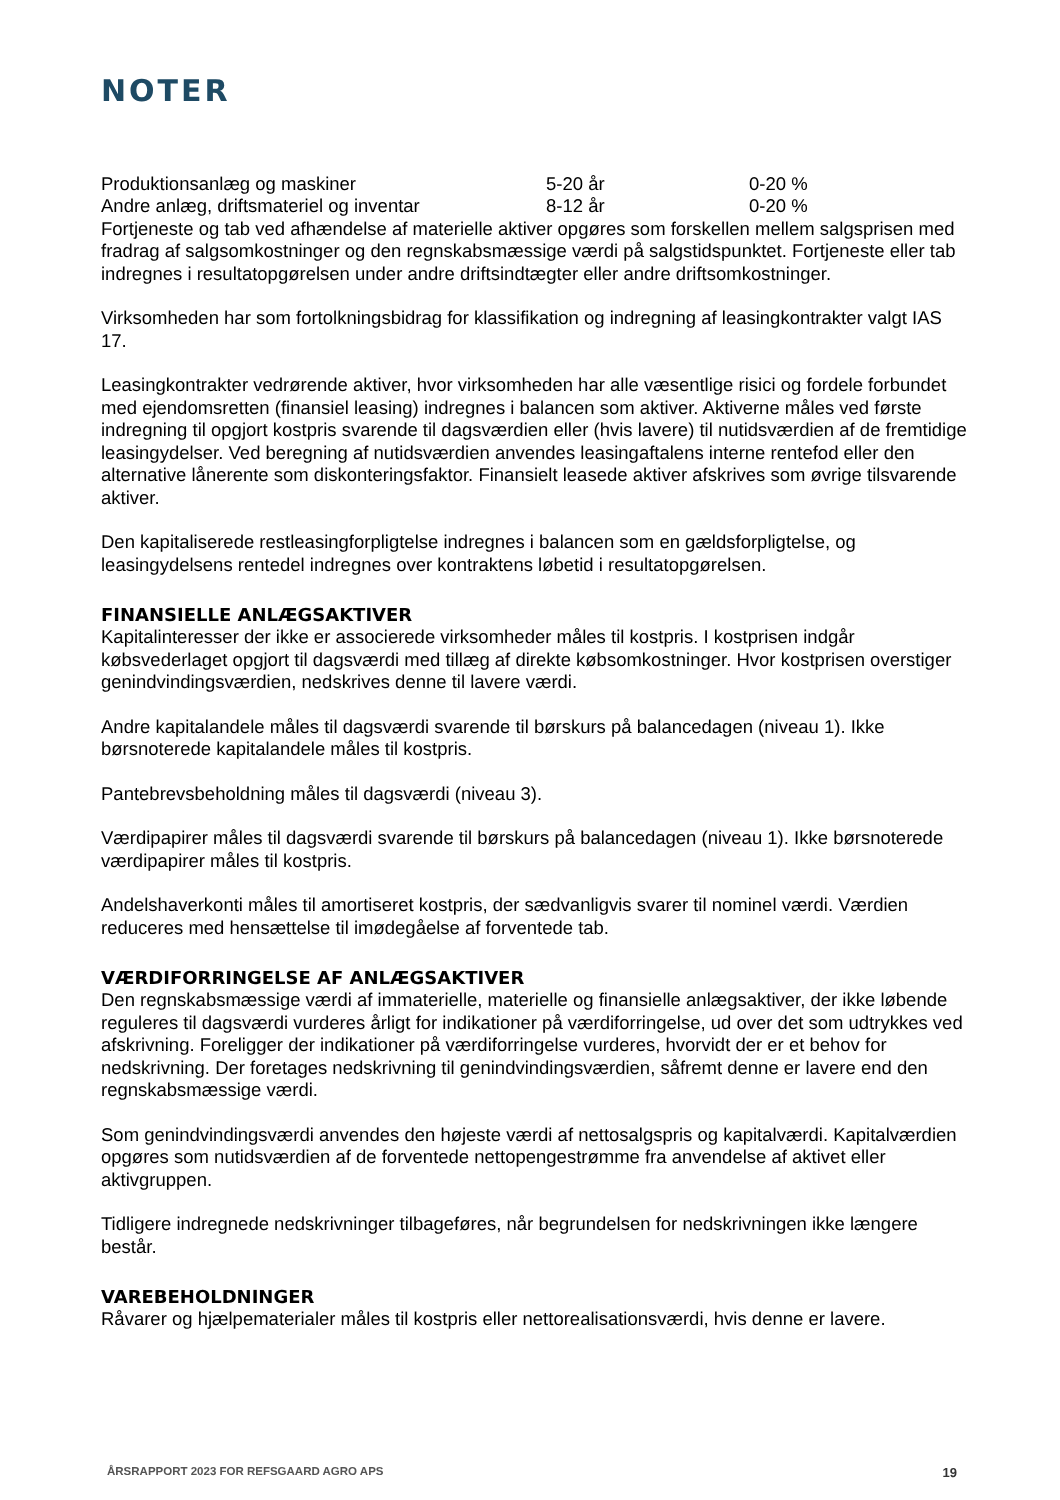NOTER
| Produktionsanlæg og maskiner | 5-20 år | 0-20 % |
| Andre anlæg, driftsmateriel og inventar | 8-12 år | 0-20 % |
Fortjeneste og tab ved afhændelse af materielle aktiver opgøres som forskellen mellem salgsprisen med fradrag af salgsomkostninger og den regnskabsmæssige værdi på salgstidspunktet. Fortjeneste eller tab indregnes i resultatopgørelsen under andre driftsindtægter eller andre driftsomkostninger.
Virksomheden har som fortolkningsbidrag for klassifikation og indregning af leasingkontrakter valgt IAS 17.
Leasingkontrakter vedrørende aktiver, hvor virksomheden har alle væsentlige risici og fordele forbundet med ejendomsretten (finansiel leasing) indregnes i balancen som aktiver. Aktiverne måles ved første indregning til opgjort kostpris svarende til dagsværdien eller (hvis lavere) til nutidsværdien af de fremtidige leasingydelser. Ved beregning af nutidsværdien anvendes leasingaftalens interne rentefod eller den alternative lånerente som diskonteringsfaktor. Finansielt leasede aktiver afskrives som øvrige tilsvarende aktiver.
Den kapitaliserede restleasingforpligtelse indregnes i balancen som en gældsforpligtelse, og leasingydelsens rentedel indregnes over kontraktens løbetid i resultatopgørelsen.
FINANSIELLE ANLÆGSAKTIVER
Kapitalinteresser der ikke er associerede virksomheder måles til kostpris. I kostprisen indgår købsvederlaget opgjort til dagsværdi med tillæg af direkte købsomkostninger. Hvor kostprisen overstiger genindvindingsværdien, nedskrives denne til lavere værdi.
Andre kapitalandele måles til dagsværdi svarende til børskurs på balancedagen (niveau 1). Ikke børsnoterede kapitalandele måles til kostpris.
Pantebrevsbeholdning måles til dagsværdi (niveau 3).
Værdipapirer måles til dagsværdi svarende til børskurs på balancedagen (niveau 1). Ikke børsnoterede værdipapirer måles til kostpris.
Andelshaverkonti måles til amortiseret kostpris, der sædvanligvis svarer til nominel værdi. Værdien reduceres med hensættelse til imødegåelse af forventede tab.
VÆRDIFORRINGELSE AF ANLÆGSAKTIVER
Den regnskabsmæssige værdi af immaterielle, materielle og finansielle anlægsaktiver, der ikke løbende reguleres til dagsværdi vurderes årligt for indikationer på værdiforringelse, ud over det som udtrykkes ved afskrivning. Foreligger der indikationer på værdiforringelse vurderes, hvorvidt der er et behov for nedskrivning. Der foretages nedskrivning til genindvindingsværdien, såfremt denne er lavere end den regnskabsmæssige værdi.
Som genindvindingsværdi anvendes den højeste værdi af nettosalgspris og kapitalværdi. Kapitalværdien opgøres som nutidsværdien af de forventede nettopengestrømme fra anvendelse af aktivet eller aktivgruppen.
Tidligere indregnede nedskrivninger tilbageføres, når begrundelsen for nedskrivningen ikke længere består.
VAREBEHOLDNINGER
Råvarer og hjælpematerialer måles til kostpris eller nettorealisationsværdi, hvis denne er lavere.
ÅRSRAPPORT 2023 FOR REFSGAARD AGRO APS 19